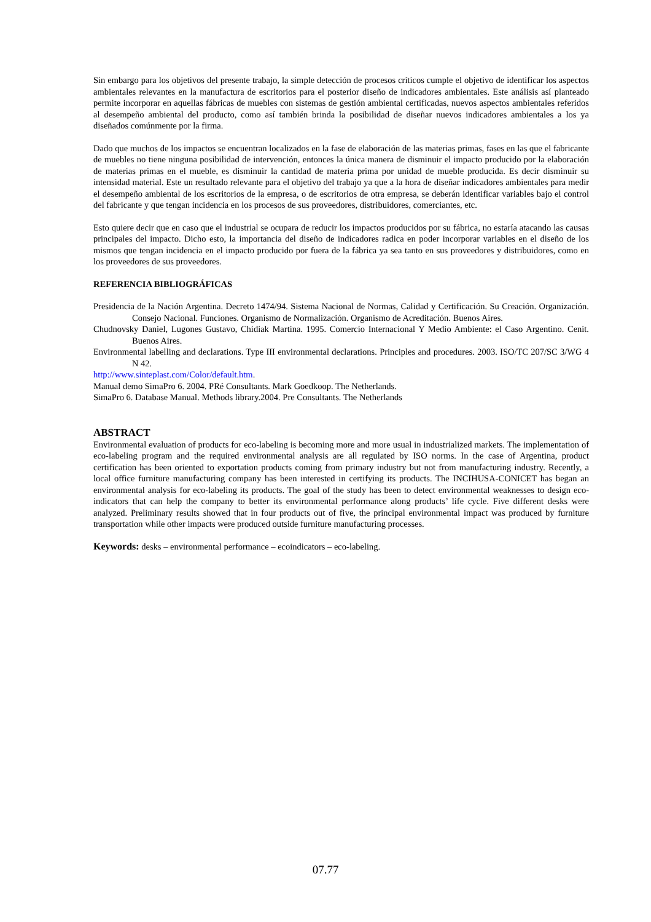Sin embargo para los objetivos del presente trabajo, la simple detección de procesos críticos cumple el objetivo de identificar los aspectos ambientales relevantes en la manufactura de escritorios para el posterior diseño de indicadores ambientales. Este análisis así planteado permite incorporar en aquellas fábricas de muebles con sistemas de gestión ambiental certificadas, nuevos aspectos ambientales referidos al desempeño ambiental del producto, como así también brinda la posibilidad de diseñar nuevos indicadores ambientales a los ya diseñados comúnmente por la firma.
Dado que muchos de los impactos se encuentran localizados en la fase de elaboración de las materias primas, fases en las que el fabricante de muebles no tiene ninguna posibilidad de intervención, entonces la única manera de disminuir el impacto producido por la elaboración de materias primas en el mueble, es disminuir la cantidad de materia prima por unidad de mueble producida. Es decir disminuir su intensidad material. Este un resultado relevante para el objetivo del trabajo ya que a la hora de diseñar indicadores ambientales para medir el desempeño ambiental de los escritorios de la empresa, o de escritorios de otra empresa, se deberán identificar variables bajo el control del fabricante y que tengan incidencia en los procesos de sus proveedores, distribuidores, comerciantes, etc.
Esto quiere decir que en caso que el industrial se ocupara de reducir los impactos producidos por su fábrica, no estaría atacando las causas principales del impacto. Dicho esto, la importancia del diseño de indicadores radica en poder incorporar variables en el diseño de los mismos que tengan incidencia en el impacto producido por fuera de la fábrica ya sea tanto en sus proveedores y distribuidores, como en los proveedores de sus proveedores.
REFERENCIA BIBLIOGRÁFICAS
Presidencia de la Nación Argentina. Decreto 1474/94. Sistema Nacional de Normas, Calidad y Certificación. Su Creación. Organización. Consejo Nacional. Funciones. Organismo de Normalización. Organismo de Acreditación. Buenos Aires.
Chudnovsky Daniel, Lugones Gustavo, Chidiak Martina. 1995. Comercio Internacional Y Medio Ambiente: el Caso Argentino. Cenit. Buenos Aires.
Environmental labelling and declarations. Type III environmental declarations. Principles and procedures. 2003. ISO/TC 207/SC 3/WG 4 N 42.
http://www.sinteplast.com/Color/default.htm.
Manual demo SimaPro 6. 2004. PRé Consultants. Mark Goedkoop. The Netherlands.
SimaPro 6. Database Manual. Methods library.2004. Pre Consultants. The Netherlands
ABSTRACT
Environmental evaluation of products for eco-labeling is becoming more and more usual in industrialized markets. The implementation of eco-labeling program and the required environmental analysis are all regulated by ISO norms. In the case of Argentina, product certification has been oriented to exportation products coming from primary industry but not from manufacturing industry. Recently, a local office furniture manufacturing company has been interested in certifying its products. The INCIHUSA-CONICET has began an environmental analysis for eco-labeling its products. The goal of the study has been to detect environmental weaknesses to design eco-indicators that can help the company to better its environmental performance along products’ life cycle. Five different desks were analyzed. Preliminary results showed that in four products out of five, the principal environmental impact was produced by furniture transportation while other impacts were produced outside furniture manufacturing processes.
Keywords: desks – environmental performance – ecoindicators – eco-labeling.
07.77